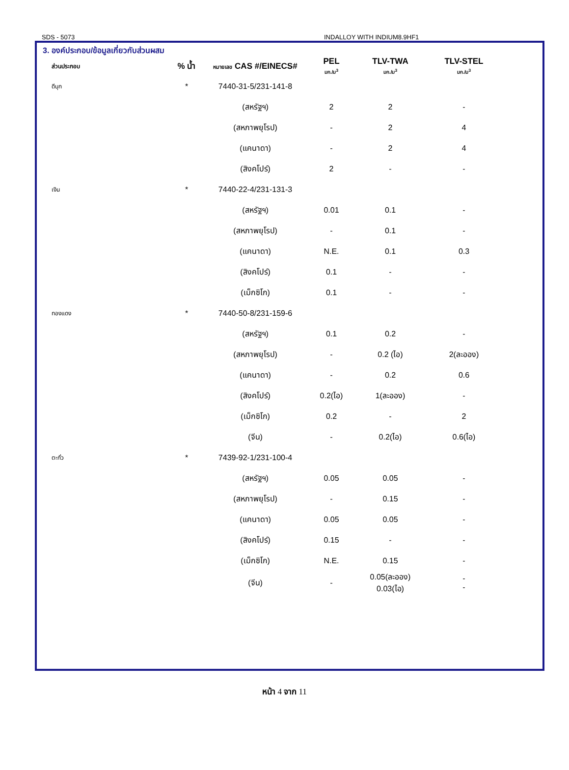SDS - 5073 INDALLOY WITH INDIUM8.9HF1
3. องค์ประกอบ/ข้อมูลเกี่ยวกับส่วนผสม
| ส่วนประกอบ | % น้ำ | หมายเลข CAS #/EINECS# | PEL มก./ม<sup>3</sup> | TLV-TWA มก./ม<sup>3</sup> | TLV-STEL มก./ม<sup>3</sup> |
| --- | --- | --- | --- | --- | --- |
| ดีบุก | * | 7440-31-5/231-141-8 | | | |
| | | (สหรัฐฯ) | 2 | 2 | - |
| | | (สหภาพยุโรป) | - | 2 | 4 |
| | | (แคนาดา) | - | 2 | 4 |
| | | (สิงคโปร์) | 2 | - | - |
| เงิน | * | 7440-22-4/231-131-3 | | | |
| | | (สหรัฐฯ) | 0.01 | 0.1 | - |
| | | (สหภาพยุโรป) | - | 0.1 | - |
| | | (แคนาดา) | N.E. | 0.1 | 0.3 |
| | | (สิงคโปร์) | 0.1 | - | - |
| | | (เม็กซิโก) | 0.1 | - | - |
| ทองแดง | * | 7440-50-8/231-159-6 | | | |
| | | (สหรัฐฯ) | 0.1 | 0.2 | - |
| | | (สหภาพยุโรป) | - | 0.2 (ไอ) | 2(ละออง) |
| | | (แคนาดา) | - | 0.2 | 0.6 |
| | | (สิงคโปร์) | 0.2(ไอ) | 1(ละออง) | - |
| | | (เม็กซิโก) | 0.2 | - | 2 |
| | | (จีน) | - | 0.2(ไอ) | 0.6(ไอ) |
| ตะกั่ว | * | 7439-92-1/231-100-4 | | | |
| | | (สหรัฐฯ) | 0.05 | 0.05 | - |
| | | (สหภาพยุโรป) | - | 0.15 | - |
| | | (แคนาดา) | 0.05 | 0.05 | - |
| | | (สิงคโปร์) | 0.15 | - | - |
| | | (เม็กซิโก) | N.E. | 0.15 | - |
| | | (จีน) | - | 0.05(ละออง) 0.03(ไอ) | - - |
หน้า 4 จาก 11